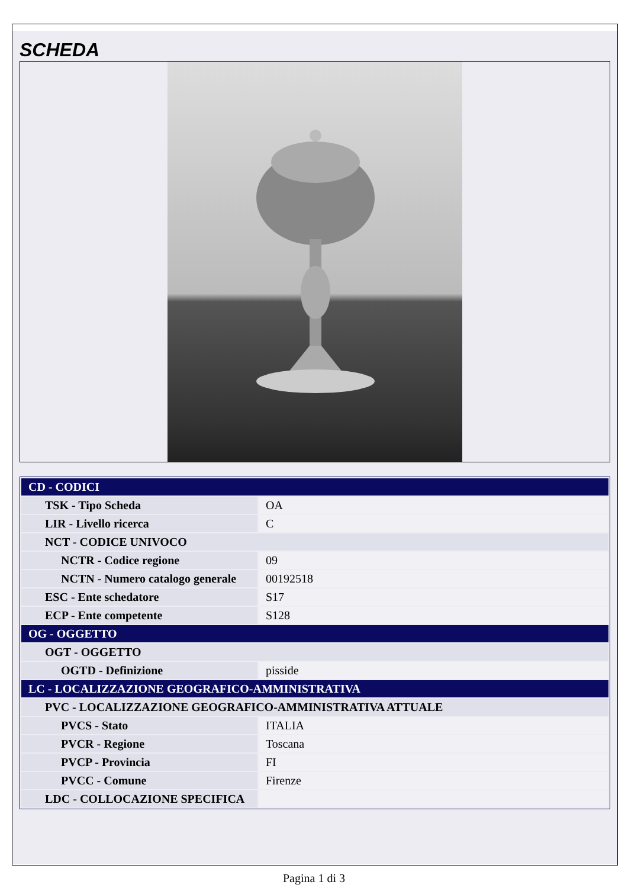SCHEDA
| CD - CODICI | |
| TSK - Tipo Scheda | OA |
| LIR - Livello ricerca | C |
| NCT - CODICE UNIVOCO | |
| NCTR - Codice regione | 09 |
| NCTN - Numero catalogo generale | 00192518 |
| ESC - Ente schedatore | S17 |
| ECP - Ente competente | S128 |
| OG - OGGETTO | |
| OGT - OGGETTO | |
| OGTD - Definizione | pisside |
| LC - LOCALIZZAZIONE GEOGRAFICO-AMMINISTRATIVA | |
| PVC - LOCALIZZAZIONE GEOGRAFICO-AMMINISTRATIVA ATTUALE | |
| PVCS - Stato | ITALIA |
| PVCR - Regione | Toscana |
| PVCP - Provincia | FI |
| PVCC - Comune | Firenze |
| LDC - COLLOCAZIONE SPECIFICA | |
Pagina 1 di 3